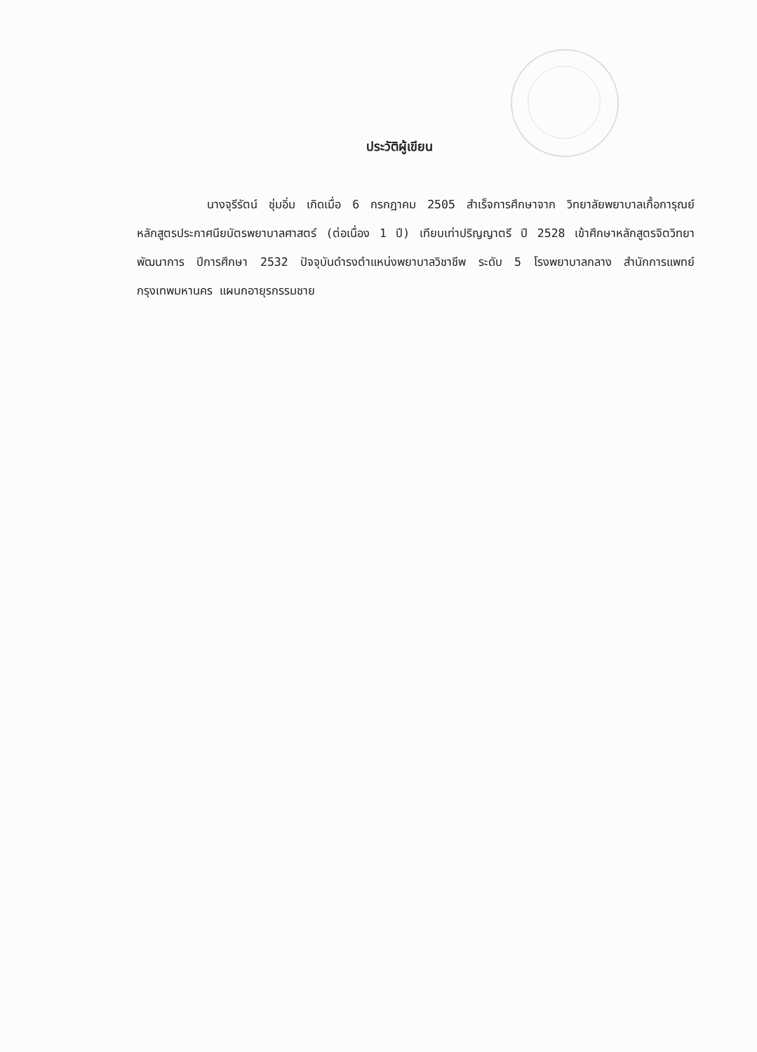ประวัติผู้เขียน
นางจุรีรัตน์ ชุ่มอิ่ม เกิดเมื่อ 6 กรกฎาคม 2505 สำเร็จการศึกษาจาก วิทยาลัยพยาบาลเกื้อการุณย์ หลักสูตรประกาศนียบัตรพยาบาลศาสตร์ (ต่อเนื่อง 1 ปี) เทียบเท่าปริญญาตรี ปี 2528 เข้าศึกษาหลักสูตรจิตวิทยาพัฒนาการ ปีการศึกษา 2532 ปัจจุบันดำรงตำแหน่งพยาบาลวิชาชีพ ระดับ 5 โรงพยาบาลกลาง สำนักการแพทย์ กรุงเทพมหานคร แผนกอายุรกรรมชาย